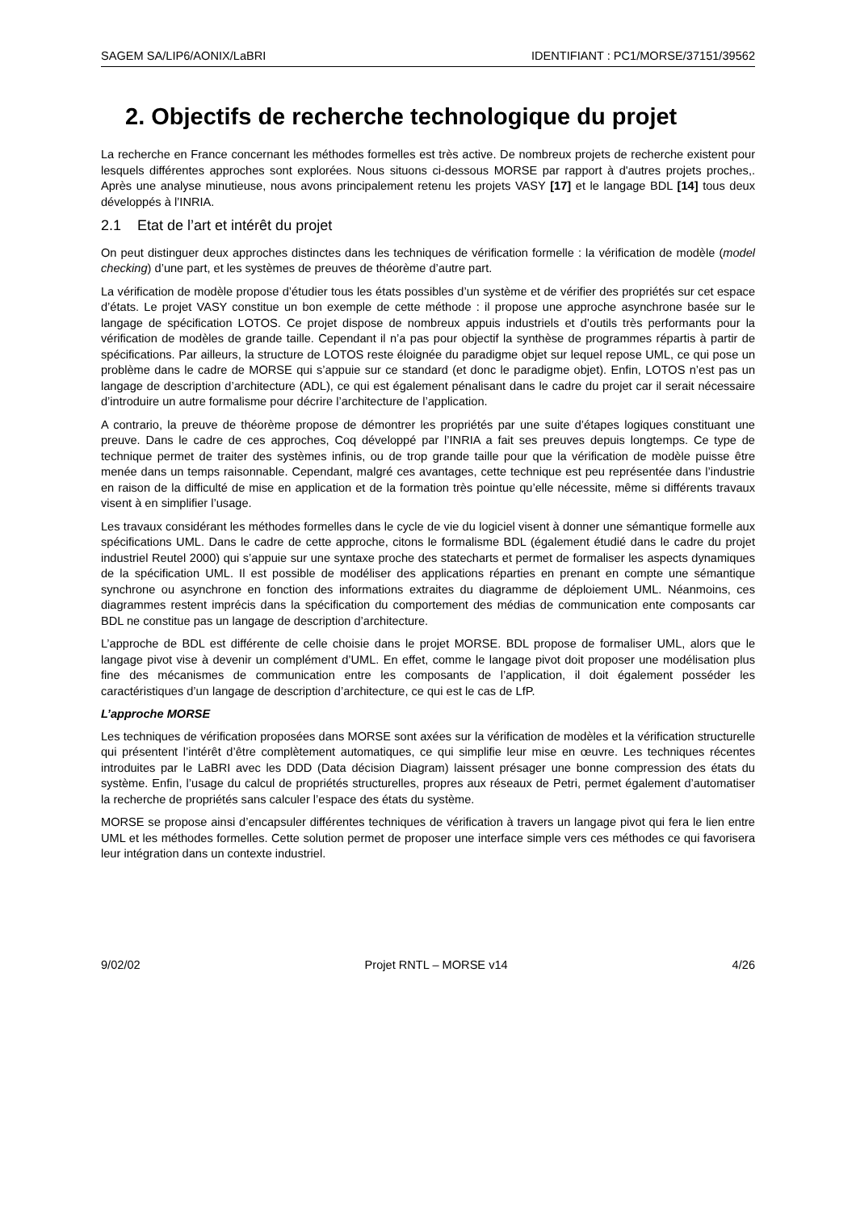SAGEM SA/LIP6/AONIX/LaBRI IDENTIFIANT : PC1/MORSE/37151/39562
2. Objectifs de recherche technologique du projet
La recherche en France concernant les méthodes formelles est très active. De nombreux projets de recherche existent pour lesquels différentes approches sont explorées. Nous situons ci-dessous MORSE par rapport à d'autres projets proches,. Après une analyse minutieuse, nous avons principalement retenu les projets VASY [17] et le langage BDL [14] tous deux développés à l’INRIA.
2.1 Etat de l’art et intérêt du projet
On peut distinguer deux approches distinctes dans les techniques de vérification formelle : la vérification de modèle (model checking) d’une part, et les systèmes de preuves de théorème d’autre part.
La vérification de modèle propose d’étudier tous les états possibles d’un système et de vérifier des propriétés sur cet espace d’états. Le projet VASY constitue un bon exemple de cette méthode : il propose une approche asynchrone basée sur le langage de spécification LOTOS. Ce projet dispose de nombreux appuis industriels et d’outils très performants pour la vérification de modèles de grande taille. Cependant il n’a pas pour objectif la synthèse de programmes répartis à partir de spécifications. Par ailleurs, la structure de LOTOS reste éloignée du paradigme objet sur lequel repose UML, ce qui pose un problème dans le cadre de MORSE qui s’appuie sur ce standard (et donc le paradigme objet). Enfin, LOTOS n’est pas un langage de description d’architecture (ADL), ce qui est également pénalisant dans le cadre du projet car il serait nécessaire d’introduire un autre formalisme pour décrire l’architecture de l’application.
A contrario, la preuve de théorème propose de démontrer les propriétés par une suite d’étapes logiques constituant une preuve. Dans le cadre de ces approches, Coq développé par l’INRIA a fait ses preuves depuis longtemps. Ce type de technique permet de traiter des systèmes infinis, ou de trop grande taille pour que la vérification de modèle puisse être menée dans un temps raisonnable. Cependant, malgré ces avantages, cette technique est peu représentée dans l’industrie en raison de la difficulté de mise en application et de la formation très pointue qu’elle nécessite, même si différents travaux visent à en simplifier l’usage.
Les travaux considérant les méthodes formelles dans le cycle de vie du logiciel visent à donner une sémantique formelle aux spécifications UML. Dans le cadre de cette approche, citons le formalisme BDL (également étudié dans le cadre du projet industriel Reutel 2000) qui s’appuie sur une syntaxe proche des statecharts et permet de formaliser les aspects dynamiques de la spécification UML. Il est possible de modéliser des applications réparties en prenant en compte une sémantique synchrone ou asynchrone en fonction des informations extraites du diagramme de déploiement UML. Néanmoins, ces diagrammes restent imprécis dans la spécification du comportement des médias de communication ente composants car BDL ne constitue pas un langage de description d’architecture.
L’approche de BDL est différente de celle choisie dans le projet MORSE. BDL propose de formaliser UML, alors que le langage pivot vise à devenir un complément d’UML. En effet, comme le langage pivot doit proposer une modélisation plus fine des mécanismes de communication entre les composants de l’application, il doit également posséder les caractéristiques d’un langage de description d’architecture, ce qui est le cas de LfP.
L’approche MORSE
Les techniques de vérification proposées dans MORSE sont axées sur la vérification de modèles et la vérification structurelle qui présentent l’intérêt d’être complètement automatiques, ce qui simplifie leur mise en œuvre. Les techniques récentes introduites par le LaBRI avec les DDD (Data décision Diagram) laissent présager une bonne compression des états du système. Enfin, l’usage du calcul de propriétés structurelles, propres aux réseaux de Petri, permet également d’automatiser la recherche de propriétés sans calculer l’espace des états du système.
MORSE se propose ainsi d’encapsuler différentes techniques de vérification à travers un langage pivot qui fera le lien entre UML et les méthodes formelles. Cette solution permet de proposer une interface simple vers ces méthodes ce qui favorisera leur intégration dans un contexte industriel.
9/02/02 Projet RNTL – MORSE v14 4/26